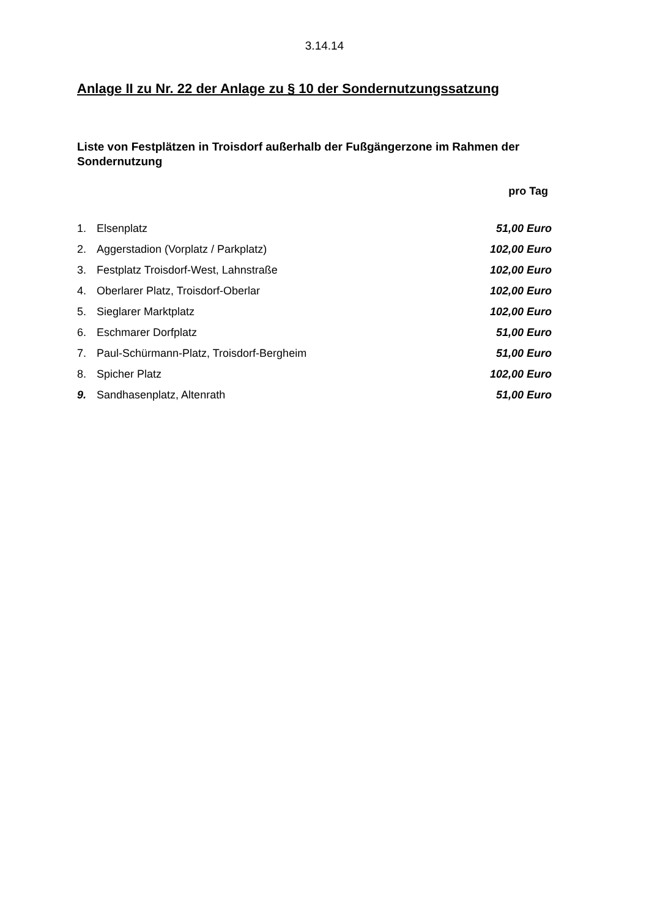3.14.14
Anlage II zu Nr. 22 der Anlage zu § 10 der Sondernutzungssatzung
Liste von Festplätzen in Troisdorf außerhalb der Fußgängerzone im Rahmen der Sondernutzung
| | | pro Tag |
| --- | --- | --- |
| 1. | Elsenplatz | 51,00 Euro |
| 2. | Aggerstadion (Vorplatz / Parkplatz) | 102,00 Euro |
| 3. | Festplatz Troisdorf-West, Lahnstraße | 102,00 Euro |
| 4. | Oberlarer Platz, Troisdorf-Oberlar | 102,00 Euro |
| 5. | Sieglarer Marktplatz | 102,00 Euro |
| 6. | Eschmarer Dorfplatz | 51,00 Euro |
| 7. | Paul-Schürmann-Platz, Troisdorf-Bergheim | 51,00 Euro |
| 8. | Spicher Platz | 102,00 Euro |
| 9. | Sandhasenplatz, Altenrath | 51,00 Euro |